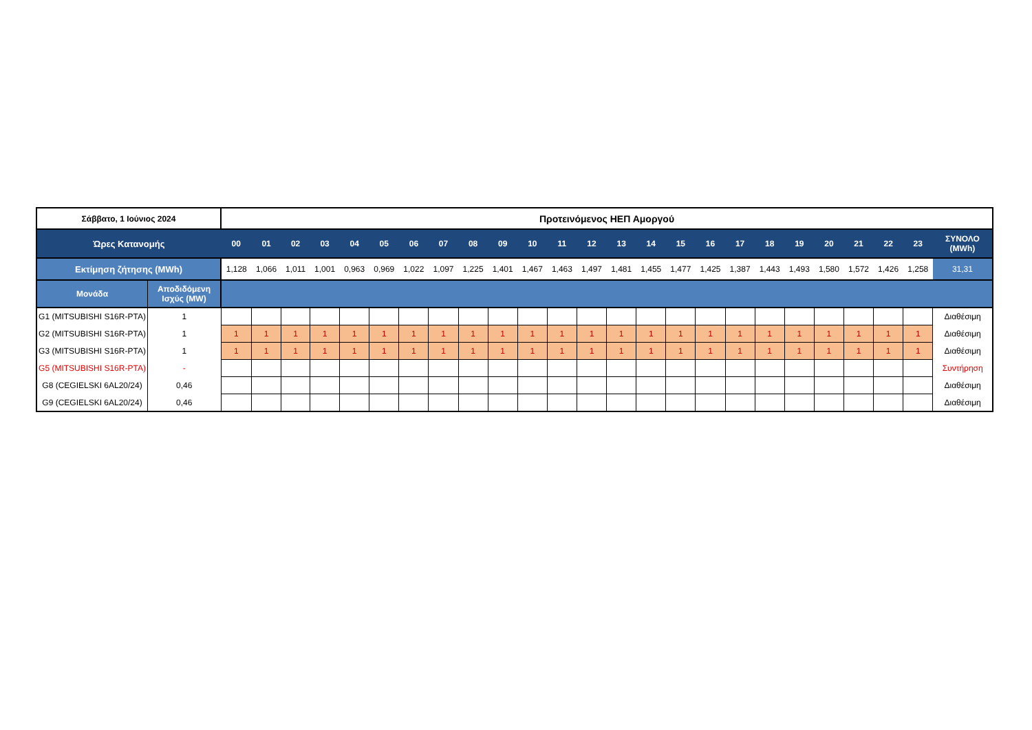| Σάββατο, 1 Ιούνιος 2024 | | Προτεινόμενος ΗΕΠ Αμοργού | | | | | | | | | | | | | | | | | | | | | | | | |
| --- | --- | --- | --- | --- | --- | --- | --- | --- | --- | --- | --- | --- | --- | --- | --- | --- | --- | --- | --- | --- | --- | --- | --- | --- | --- | --- |
| Ώρες Κατανομής | | 00 | 01 | 02 | 03 | 04 | 05 | 06 | 07 | 08 | 09 | 10 | 11 | 12 | 13 | 14 | 15 | 16 | 17 | 18 | 19 | 20 | 21 | 22 | 23 | ΣΥΝΟΛΟ (MWh) |
| Εκτίμηση ζήτησης (MWh) | | 1,128 | 1,066 | 1,011 | 1,001 | 0,963 | 0,969 | 1,022 | 1,097 | 1,225 | 1,401 | 1,467 | 1,463 | 1,497 | 1,481 | 1,455 | 1,477 | 1,425 | 1,387 | 1,443 | 1,493 | 1,580 | 1,572 | 1,426 | 1,258 | 31,31 |
| Μονάδα | Αποδιδόμενη Ισχύς (MW) | | | | | | | | | | | | | | | | | | | | | | | | | |
| G1 (MITSUBISHI S16R-PTA) | 1 | | | | | | | | | | | | | | | | | | | | | | | | | Διαθέσιμη |
| G2 (MITSUBISHI S16R-PTA) | 1 | 1 | 1 | 1 | 1 | 1 | 1 | 1 | 1 | 1 | 1 | 1 | 1 | 1 | 1 | 1 | 1 | 1 | 1 | 1 | 1 | 1 | 1 | 1 | 1 | Διαθέσιμη |
| G3 (MITSUBISHI S16R-PTA) | 1 | 1 | 1 | 1 | 1 | 1 | 1 | 1 | 1 | 1 | 1 | 1 | 1 | 1 | 1 | 1 | 1 | 1 | 1 | 1 | 1 | 1 | 1 | 1 | 1 | Διαθέσιμη |
| G5 (MITSUBISHI S16R-PTA) | - | | | | | | | | | | | | | | | | | | | | | | | | | Συντήρηση |
| G8 (CEGIELSKI 6AL20/24) | 0,46 | | | | | | | | | | | | | | | | | | | | | | | | | Διαθέσιμη |
| G9 (CEGIELSKI 6AL20/24) | 0,46 | | | | | | | | | | | | | | | | | | | | | | | | | Διαθέσιμη |